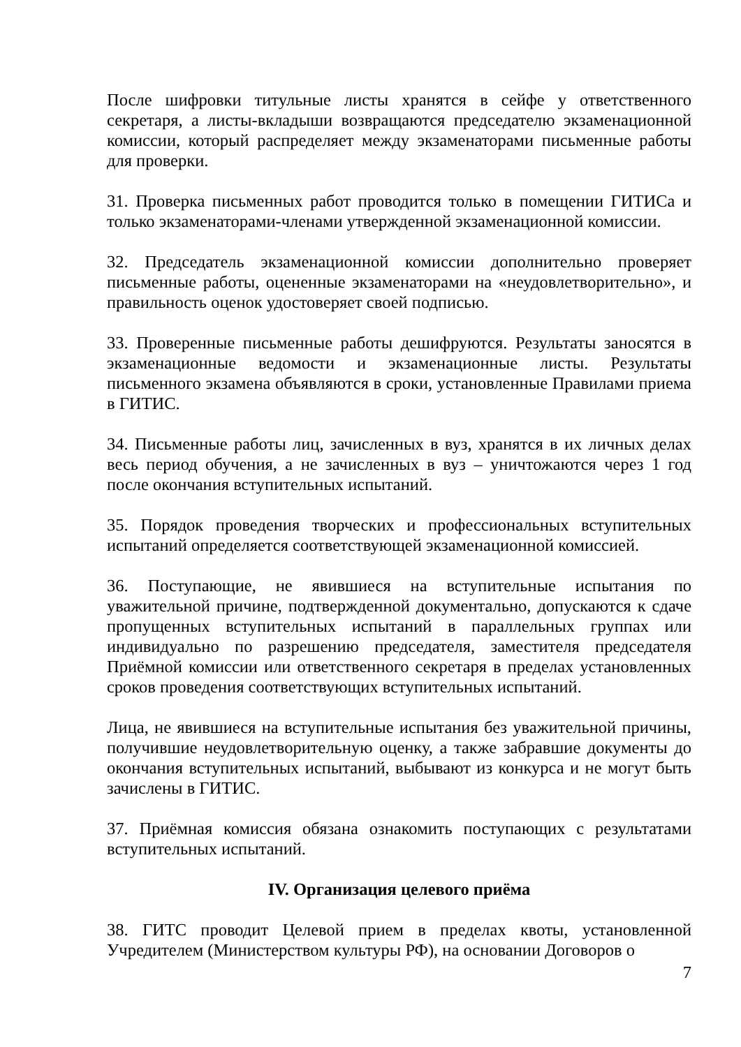После шифровки титульные листы хранятся в сейфе у ответственного секретаря, а листы-вкладыши возвращаются председателю экзаменационной комиссии, который распределяет между экзаменаторами письменные работы для проверки.
31. Проверка письменных работ проводится только в помещении ГИТИСа и только экзаменаторами-членами утвержденной экзаменационной комиссии.
32. Председатель экзаменационной комиссии дополнительно проверяет письменные работы, оцененные экзаменаторами на «неудовлетворительно», и правильность оценок удостоверяет своей подписью.
33. Проверенные письменные работы дешифруются. Результаты заносятся в экзаменационные ведомости и экзаменационные листы. Результаты письменного экзамена объявляются в сроки, установленные Правилами приема в ГИТИС.
34. Письменные работы лиц, зачисленных в вуз, хранятся в их личных делах весь период обучения, а не зачисленных в вуз – уничтожаются через 1 год после окончания вступительных испытаний.
35. Порядок проведения творческих и профессиональных вступительных испытаний определяется соответствующей экзаменационной комиссией.
36. Поступающие, не явившиеся на вступительные испытания по уважительной причине, подтвержденной документально, допускаются к сдаче пропущенных вступительных испытаний в параллельных группах или индивидуально по разрешению председателя, заместителя председателя Приёмной комиссии или ответственного секретаря в пределах установленных сроков проведения соответствующих вступительных испытаний.
Лица, не явившиеся на вступительные испытания без уважительной причины, получившие неудовлетворительную оценку, а также забравшие документы до окончания вступительных испытаний, выбывают из конкурса и не могут быть зачислены в ГИТИС.
37. Приёмная комиссия обязана ознакомить поступающих с результатами вступительных испытаний.
IV. Организация целевого приёма
38. ГИТС проводит Целевой прием в пределах квоты, установленной Учредителем (Министерством культуры РФ), на основании Договоров о
7